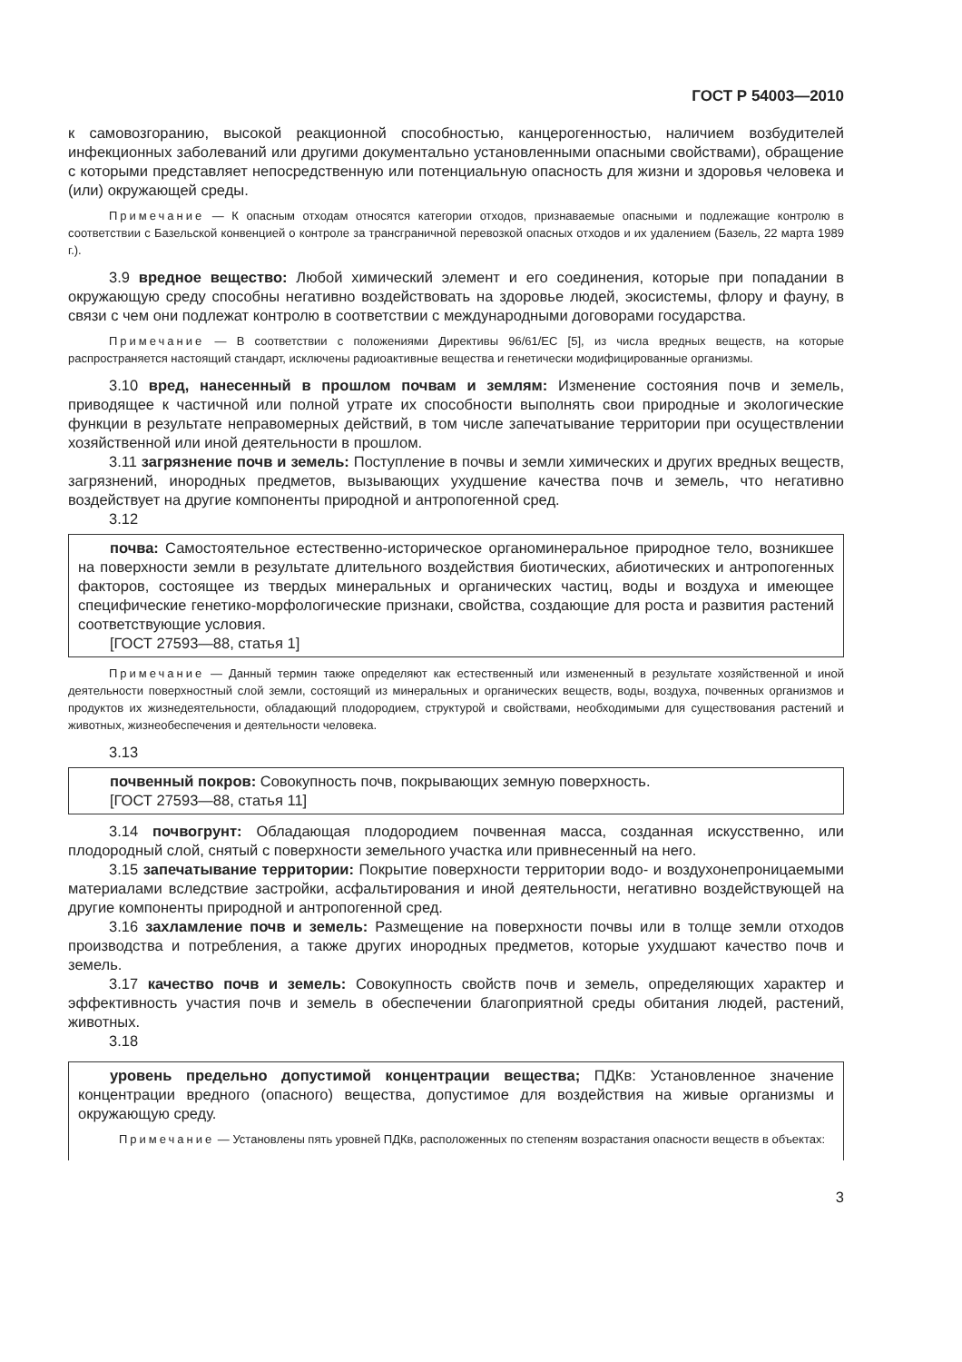ГОСТ Р 54003—2010
к самовозгоранию, высокой реакционной способностью, канцерогенностью, наличием возбудителей инфекционных заболеваний или другими документально установленными опасными свойствами), обращение с которыми представляет непосредственную или потенциальную опасность для жизни и здоровья человека и (или) окружающей среды.
Примечание — К опасным отходам относятся категории отходов, признаваемые опасными и подлежащие контролю в соответствии с Базельской конвенцией о контроле за трансграничной перевозкой опасных отходов и их удалением (Базель, 22 марта 1989 г.).
3.9 вредное вещество: Любой химический элемент и его соединения, которые при попадании в окружающую среду способны негативно воздействовать на здоровье людей, экосистемы, флору и фауну, в связи с чем они подлежат контролю в соответствии с международными договорами государства.
Примечание — В соответствии с положениями Директивы 96/61/ЕС [5], из числа вредных веществ, на которые распространяется настоящий стандарт, исключены радиоактивные вещества и генетически модифицированные организмы.
3.10 вред, нанесенный в прошлом почвам и землям: Изменение состояния почв и земель, приводящее к частичной или полной утрате их способности выполнять свои природные и экологические функции в результате неправомерных действий, в том числе запечатывание территории при осуществлении хозяйственной или иной деятельности в прошлом.
3.11 загрязнение почв и земель: Поступление в почвы и земли химических и других вредных веществ, загрязнений, инородных предметов, вызывающих ухудшение качества почв и земель, что негативно воздействует на другие компоненты природной и антропогенной сред.
3.12
почва: Самостоятельное естественно-историческое органоминеральное природное тело, возникшее на поверхности земли в результате длительного воздействия биотических, абиотических и антропогенных факторов, состоящее из твердых минеральных и органических частиц, воды и воздуха и имеющее специфические генетико-морфологические признаки, свойства, создающие для роста и развития растений соответствующие условия.
[ГОСТ 27593—88, статья 1]
Примечание — Данный термин также определяют как естественный или измененный в результате хозяйственной и иной деятельности поверхностный слой земли, состоящий из минеральных и органических веществ, воды, воздуха, почвенных организмов и продуктов их жизнедеятельности, обладающий плодородием, структурой и свойствами, необходимыми для существования растений и животных, жизнеобеспечения и деятельности человека.
3.13
почвенный покров: Совокупность почв, покрывающих земную поверхность.
[ГОСТ 27593—88, статья 11]
3.14 почвогрунт: Обладающая плодородием почвенная масса, созданная искусственно, или плодородный слой, снятый с поверхности земельного участка или привнесенный на него.
3.15 запечатывание территории: Покрытие поверхности территории водо- и воздухонепроницаемыми материалами вследствие застройки, асфальтирования и иной деятельности, негативно воздействующей на другие компоненты природной и антропогенной сред.
3.16 захламление почв и земель: Размещение на поверхности почвы или в толще земли отходов производства и потребления, а также других инородных предметов, которые ухудшают качество почв и земель.
3.17 качество почв и земель: Совокупность свойств почв и земель, определяющих характер и эффективность участия почв и земель в обеспечении благоприятной среды обитания людей, растений, животных.
3.18
уровень предельно допустимой концентрации вещества; ПДКв: Установленное значение концентрации вредного (опасного) вещества, допустимое для воздействия на живые организмы и окружающую среду.
Примечание — Установлены пять уровней ПДКв, расположенных по степеням возрастания опасности веществ в объектах:
3